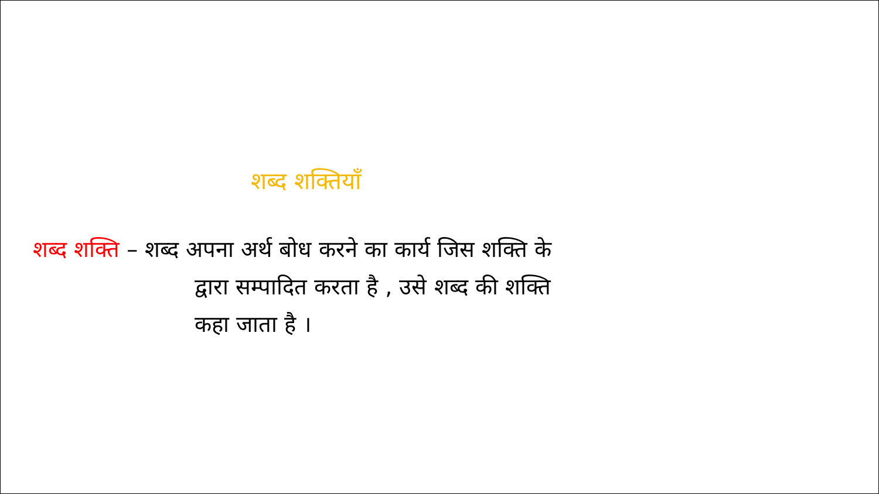शब्द शक्तियाँ
शब्द शक्ति – शब्द अपना अर्थ बोध करने का कार्य जिस शक्ति के
द्वारा सम्पादित करता है , उसे शब्द की शक्ति
कहा जाता है ।